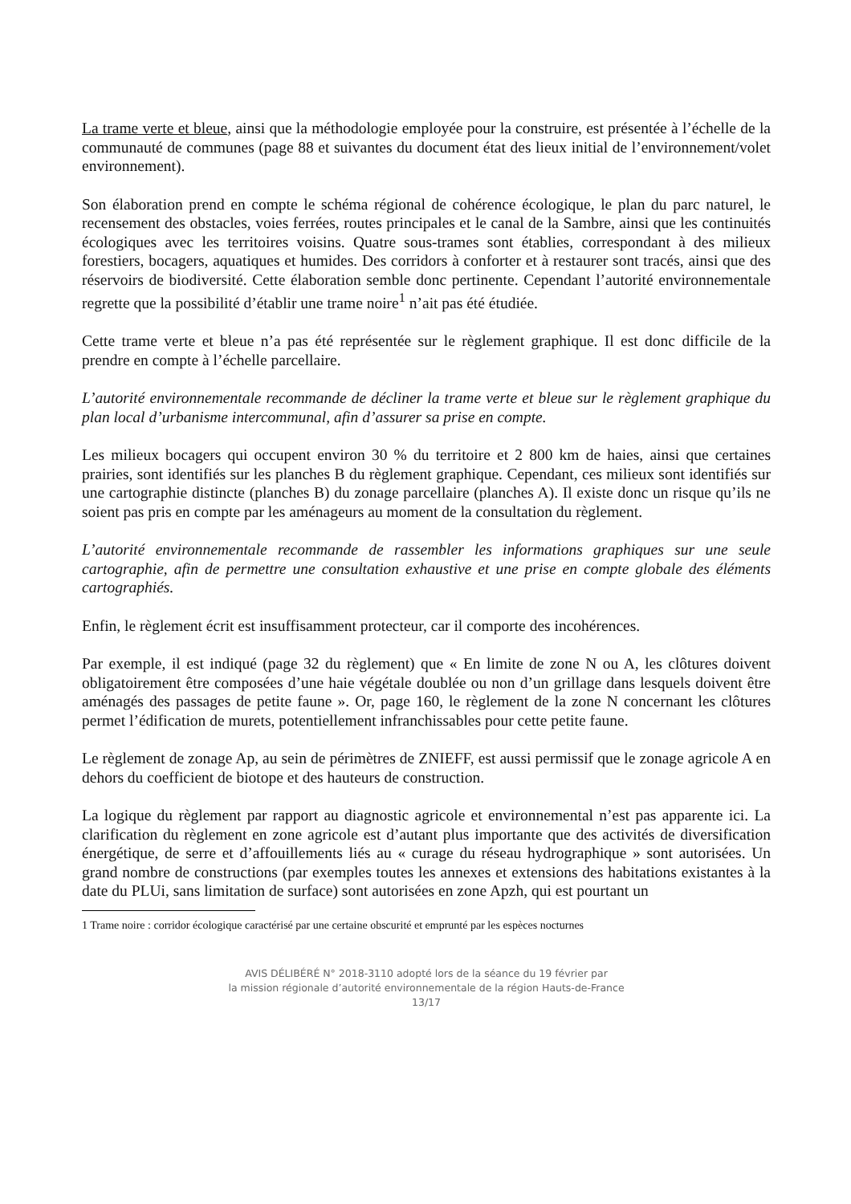La trame verte et bleue, ainsi que la méthodologie employée pour la construire, est présentée à l’échelle de la communauté de communes (page 88 et suivantes du document état des lieux initial de l’environnement/volet environnement).
Son élaboration prend en compte le schéma régional de cohérence écologique, le plan du parc naturel, le recensement des obstacles, voies ferrées, routes principales et le canal de la Sambre, ainsi que les continuités écologiques avec les territoires voisins. Quatre sous-trames sont établies, correspondant à des milieux forestiers, bocagers, aquatiques et humides. Des corridors à conforter et à restaurer sont tracés, ainsi que des réservoirs de biodiversité. Cette élaboration semble donc pertinente. Cependant l’autorité environnementale regrette que la possibilité d’établir une trame noire<sup>1</sup> n’ait pas été étudiée.
Cette trame verte et bleue n’a pas été représentée sur le règlement graphique. Il est donc difficile de la prendre en compte à l’échelle parcellaire.
L’autorité environnementale recommande de décliner la trame verte et bleue sur le règlement graphique du plan local d’urbanisme intercommunal, afin d’assurer sa prise en compte.
Les milieux bocagers qui occupent environ 30 % du territoire et 2 800 km de haies, ainsi que certaines prairies, sont identifiés sur les planches B du règlement graphique. Cependant, ces milieux sont identifiés sur une cartographie distincte (planches B) du zonage parcellaire (planches A). Il existe donc un risque qu’ils ne soient pas pris en compte par les aménageurs au moment de la consultation du règlement.
L’autorité environnementale recommande de rassembler les informations graphiques sur une seule cartographie, afin de permettre une consultation exhaustive et une prise en compte globale des éléments cartographiés.
Enfin, le règlement écrit est insuffisamment protecteur, car il comporte des incohérences.
Par exemple, il est indiqué (page 32 du règlement) que « En limite de zone N ou A, les clôtures doivent obligatoirement être composées d’une haie végétale doublée ou non d’un grillage dans lesquels doivent être aménagés des passages de petite faune ». Or, page 160, le règlement de la zone N concernant les clôtures permet l’édification de murets, potentiellement infranchissables pour cette petite faune.
Le règlement de zonage Ap, au sein de périmètres de ZNIEFF, est aussi permissif que le zonage agricole A en dehors du coefficient de biotope et des hauteurs de construction.
La logique du règlement par rapport au diagnostic agricole et environnemental n’est pas apparente ici. La clarification du règlement en zone agricole est d’autant plus importante que des activités de diversification énergétique, de serre et d’affouillements liés au « curage du réseau hydrographique » sont autorisées. Un grand nombre de constructions (par exemples toutes les annexes et extensions des habitations existantes à la date du PLUi, sans limitation de surface) sont autorisées en zone Apzh, qui est pourtant un
1 Trame noire : corridor écologique caractérisé par une certaine obscurité et emprunté par les espèces nocturnes
AVIS DÉLIBÉRÉ N° 2018-3110 adopté lors de la séance du 19 février par
la mission régionale d’autorité environnementale de la région Hauts-de-France
13/17